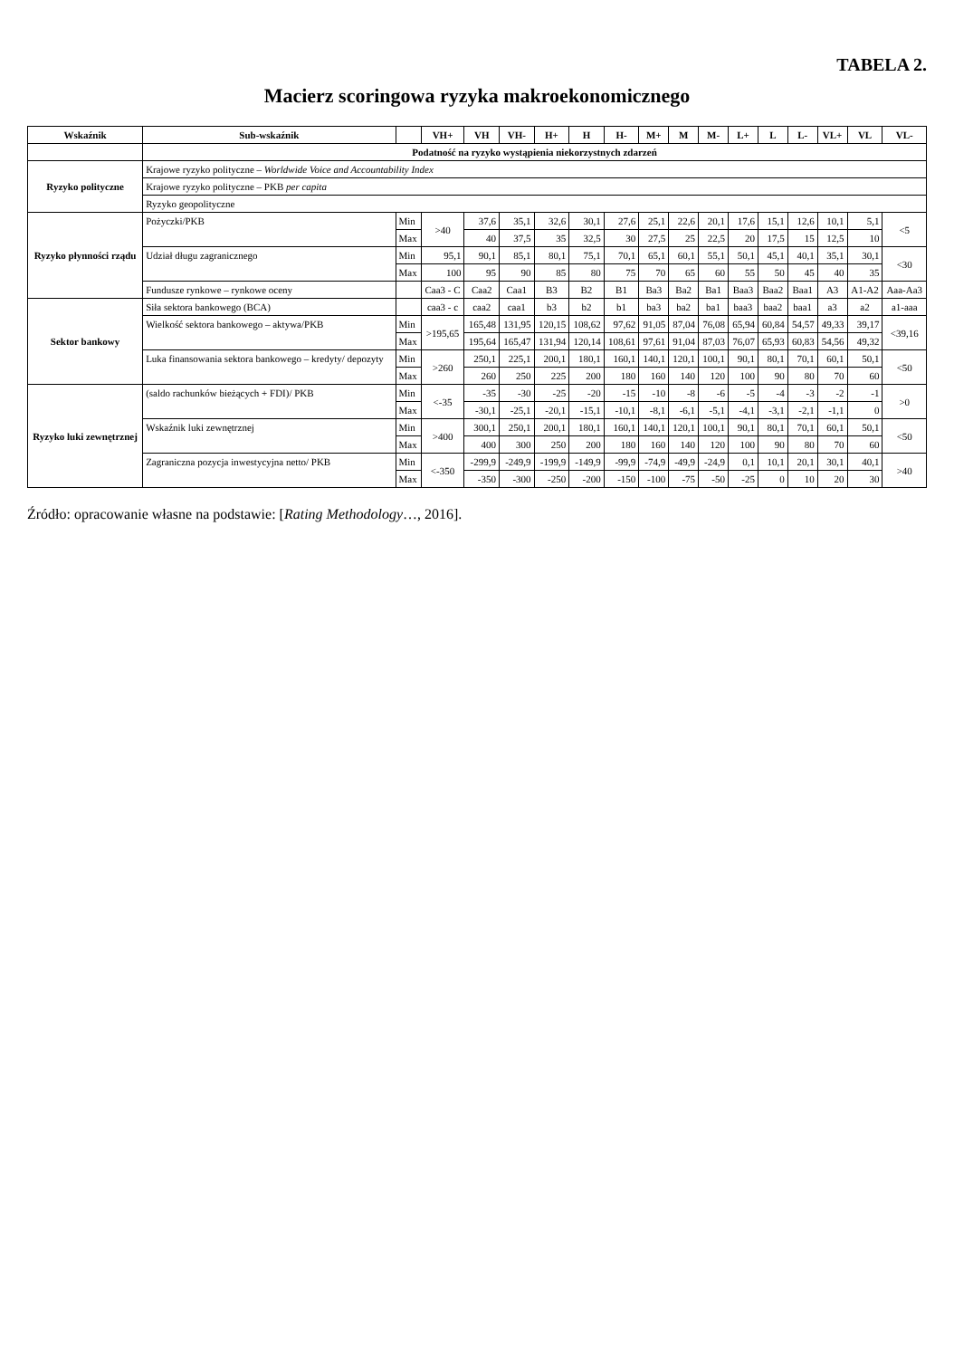TABELA 2.
Macierz scoringowa ryzyka makroekonomicznego
| Wskaźnik | Sub-wskaźnik | | VH+ | VH | VH- | H+ | H | H- | M+ | M | M- | L+ | L | L- | VL+ | VL | VL- |
| --- | --- | --- | --- | --- | --- | --- | --- | --- | --- | --- | --- | --- | --- | --- | --- | --- | --- |
| | Podatność na ryzyko wystąpienia niekorzystnych zdarzeń | | | | | | | | | | | | | | | | |
| Ryzyko polityczne | Krajowe ryzyko polityczne – Worldwide Voice and Accountability Index | | | | | | | | | | | | | | | | |
| | Krajowe ryzyko polityczne – PKB per capita | | | | | | | | | | | | | | | | |
| | Ryzyko geopolityczne | | | | | | | | | | | | | | | | |
| Ryzyko płynności rządu | Pożyczki/PKB | Min | >40 | 37,6 | 35,1 | 32,6 | 30,1 | 27,6 | 25,1 | 22,6 | 20,1 | 17,6 | 15,1 | 12,6 | 10,1 | 5,1 | <5 |
| | | Max | | 40 | 37,5 | 35 | 32,5 | 30 | 27,5 | 25 | 22,5 | 20 | 17,5 | 15 | 12,5 | 10 | |
| | Udział długu zagranicznego | Min | 95,1 | 90,1 | 85,1 | 80,1 | 75,1 | 70,1 | 65,1 | 60,1 | 55,1 | 50,1 | 45,1 | 40,1 | 35,1 | 30,1 | <30 |
| | | Max | 100 | 95 | 90 | 85 | 80 | 75 | 70 | 65 | 60 | 55 | 50 | 45 | 40 | 35 | |
| | Fundusze rynkowe – rynkowe oceny | | Caa3 - C | Caa2 | Caa1 | B3 | B2 | B1 | Ba3 | Ba2 | Ba1 | Baa3 | Baa2 | Baa1 | A3 | A1-A2 | Aaa-Aa3 |
| Sektor bankowy | Siła sektora bankowego (BCA) | | caa3 - c | caa2 | caa1 | b3 | b2 | b1 | ba3 | ba2 | ba1 | baa3 | baa2 | baa1 | a3 | a2 | a1-aaa |
| | Wielkość sektora bankowego – aktywa/PKB | Min | >195,65 | 165,48 | 131,95 | 120,15 | 108,62 | 97,62 | 91,05 | 87,04 | 76,08 | 65,94 | 60,84 | 54,57 | 49,33 | 39,17 | <39,16 |
| | | Max | | 195,64 | 165,47 | 131,94 | 120,14 | 108,61 | 97,61 | 91,04 | 87,03 | 76,07 | 65,93 | 60,83 | 54,56 | 49,32 | |
| | Luka finansowania sektora bankowego – kredyty/ depozyty | Min | >260 | 250,1 | 225,1 | 200,1 | 180,1 | 160,1 | 140,1 | 120,1 | 100,1 | 90,1 | 80,1 | 70,1 | 60,1 | 50,1 | <50 |
| | | Max | | 260 | 250 | 225 | 200 | 180 | 160 | 140 | 120 | 100 | 90 | 80 | 70 | 60 | |
| Ryzyko luki zewnętrznej | (saldo rachunków bieżących + FDI)/ PKB | Min | <-35 | -35 | -30 | -25 | -20 | -15 | -10 | -8 | -6 | -5 | -4 | -3 | -2 | -1 | >0 |
| | | Max | | -30,1 | -25,1 | -20,1 | -15,1 | -10,1 | -8,1 | -6,1 | -5,1 | -4,1 | -3,1 | -2,1 | -1,1 | 0 | |
| | Wskaźnik luki zewnętrznej | Min | >400 | 300,1 | 250,1 | 200,1 | 180,1 | 160,1 | 140,1 | 120,1 | 100,1 | 90,1 | 80,1 | 70,1 | 60,1 | 50,1 | <50 |
| | | Max | | 400 | 300 | 250 | 200 | 180 | 160 | 140 | 120 | 100 | 90 | 80 | 70 | 60 | |
| | Zagraniczna pozycja inwestycyjna netto/ PKB | Min | <-350 | -299,9 | -249,9 | -199,9 | -149,9 | -99,9 | -74,9 | -49,9 | -24,9 | 0,1 | 10,1 | 20,1 | 30,1 | 40,1 | >40 |
| | | Max | | -350 | -300 | -250 | -200 | -150 | -100 | -75 | -50 | -25 | 0 | 10 | 20 | 30 | |
Źródło: opracowanie własne na podstawie: [Rating Methodology…, 2016].